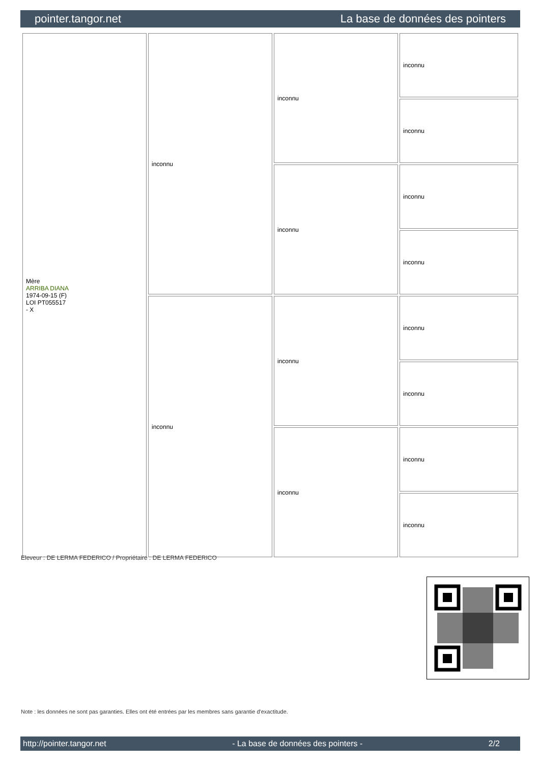pointer.tangor.net La base de données des pointers
| Mère ARRIBA DIANA 1974-09-15 (F) LOI PT055517 - X | inconnu | inconnu | inconnu |
| | | | inconnu |
| | | inconnu | inconnu |
| | | | inconnu |
| | inconnu | inconnu | inconnu |
| | | | inconnu |
| | | inconnu | inconnu |
| | | | inconnu |
Eleveur : DE LERMA FEDERICO / Propriétaire : DE LERMA FEDERICO
Note : les données ne sont pas garanties. Elles ont été entrées par les membres sans garantie d'exactitude.
http://pointer.tangor.net - La base de données des pointers - 2/2